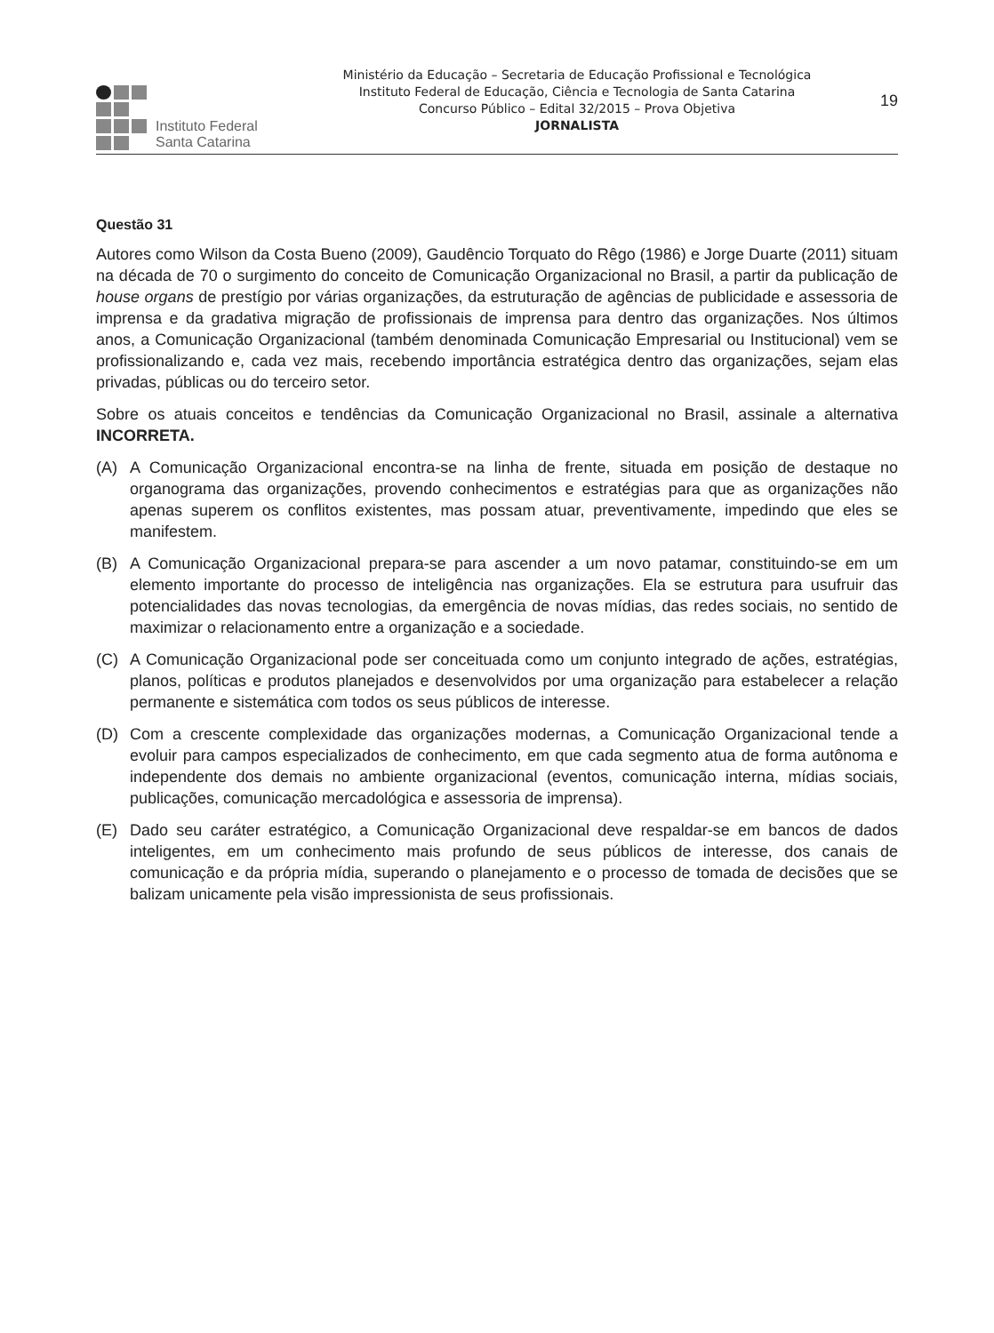Instituto Federal
Santa Catarina
Ministério da Educação – Secretaria de Educação Profissional e Tecnológica
Instituto Federal de Educação, Ciência e Tecnologia de Santa Catarina
Concurso Público – Edital 32/2015 – Prova Objetiva
JORNALISTA
19
Questão 31
Autores como Wilson da Costa Bueno (2009), Gaudêncio Torquato do Rêgo (1986) e Jorge Duarte (2011) situam na década de 70 o surgimento do conceito de Comunicação Organizacional no Brasil, a partir da publicação de house organs de prestígio por várias organizações, da estruturação de agências de publicidade e assessoria de imprensa e da gradativa migração de profissionais de imprensa para dentro das organizações. Nos últimos anos, a Comunicação Organizacional (também denominada Comunicação Empresarial ou Institucional) vem se profissionalizando e, cada vez mais, recebendo importância estratégica dentro das organizações, sejam elas privadas, públicas ou do terceiro setor.
Sobre os atuais conceitos e tendências da Comunicação Organizacional no Brasil, assinale a alternativa INCORRETA.
(A) A Comunicação Organizacional encontra-se na linha de frente, situada em posição de destaque no organograma das organizações, provendo conhecimentos e estratégias para que as organizações não apenas superem os conflitos existentes, mas possam atuar, preventivamente, impedindo que eles se manifestem.
(B) A Comunicação Organizacional prepara-se para ascender a um novo patamar, constituindo-se em um elemento importante do processo de inteligência nas organizações. Ela se estrutura para usufruir das potencialidades das novas tecnologias, da emergência de novas mídias, das redes sociais, no sentido de maximizar o relacionamento entre a organização e a sociedade.
(C) A Comunicação Organizacional pode ser conceituada como um conjunto integrado de ações, estratégias, planos, políticas e produtos planejados e desenvolvidos por uma organização para estabelecer a relação permanente e sistemática com todos os seus públicos de interesse.
(D) Com a crescente complexidade das organizações modernas, a Comunicação Organizacional tende a evoluir para campos especializados de conhecimento, em que cada segmento atua de forma autônoma e independente dos demais no ambiente organizacional (eventos, comunicação interna, mídias sociais, publicações, comunicação mercadológica e assessoria de imprensa).
(E) Dado seu caráter estratégico, a Comunicação Organizacional deve respaldar-se em bancos de dados inteligentes, em um conhecimento mais profundo de seus públicos de interesse, dos canais de comunicação e da própria mídia, superando o planejamento e o processo de tomada de decisões que se balizam unicamente pela visão impressionista de seus profissionais.